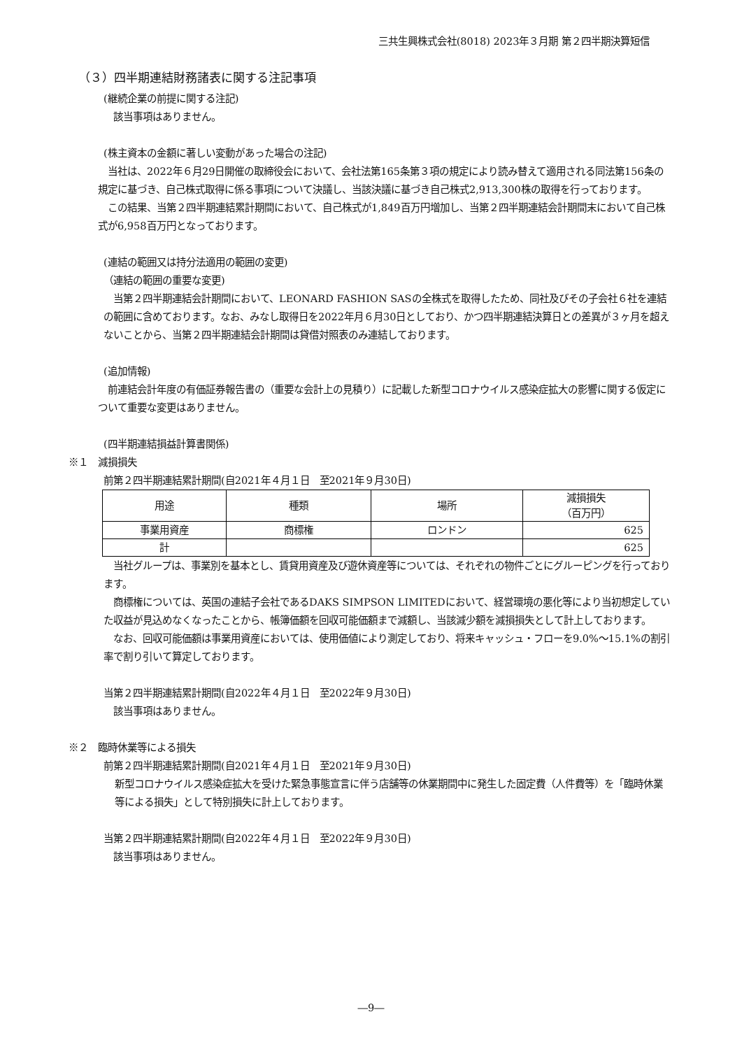三共生興株式会社(8018) 2023年３月期 第２四半期決算短信
（３）四半期連結財務諸表に関する注記事項
(継続企業の前提に関する注記)
　該当事項はありません。
(株主資本の金額に著しい変動があった場合の注記)
　当社は、2022年６月29日開催の取締役会において、会社法第165条第３項の規定により読み替えて適用される同法第156条の規定に基づき、自己株式取得に係る事項について決議し、当該決議に基づき自己株式2,913,300株の取得を行っております。
　この結果、当第２四半期連結累計期間において、自己株式が1,849百万円増加し、当第２四半期連結会計期間末において自己株式が6,958百万円となっております。
(連結の範囲又は持分法適用の範囲の変更)
（連結の範囲の重要な変更)
　当第２四半期連結会計期間において、LEONARD FASHION SASの全株式を取得したため、同社及びその子会社６社を連結の範囲に含めております。なお、みなし取得日を2022年月６月30日としており、かつ四半期連結決算日との差異が３ヶ月を超えないことから、当第２四半期連結会計期間は貸借対照表のみ連結しております。
(追加情報)
　前連結会計年度の有価証券報告書の（重要な会計上の見積り）に記載した新型コロナウイルス感染症拡大の影響に関する仮定について重要な変更はありません。
(四半期連結損益計算書関係)
※１　減損損失
前第２四半期連結累計期間(自2021年４月１日　至2021年９月30日)
| 用途 | 種類 | 場所 | 減損損失 （百万円） |
| --- | --- | --- | --- |
| 事業用資産 | 商標権 | ロンドン | 625 |
| 計 | | | 625 |
　当社グループは、事業別を基本とし、賃貸用資産及び遊休資産等については、それぞれの物件ごとにグルーピングを行っております。
　商標権については、英国の連結子会社であるDAKS SIMPSON LIMITEDにおいて、経営環境の悪化等により当初想定していた収益が見込めなくなったことから、帳簿価額を回収可能価額まで減額し、当該減少額を減損損失として計上しております。
　なお、回収可能価額は事業用資産においては、使用価値により測定しており、将来キャッシュ・フローを9.0%～15.1%の割引率で割り引いて算定しております。
当第２四半期連結累計期間(自2022年４月１日　至2022年９月30日)
　該当事項はありません。
※２　臨時休業等による損失
前第２四半期連結累計期間(自2021年４月１日　至2021年９月30日)
新型コロナウイルス感染症拡大を受けた緊急事態宣言に伴う店舗等の休業期間中に発生した固定費（人件費等）を「臨時休業等による損失」として特別損失に計上しております。
当第２四半期連結累計期間(自2022年４月１日　至2022年９月30日)
　該当事項はありません。
―9―